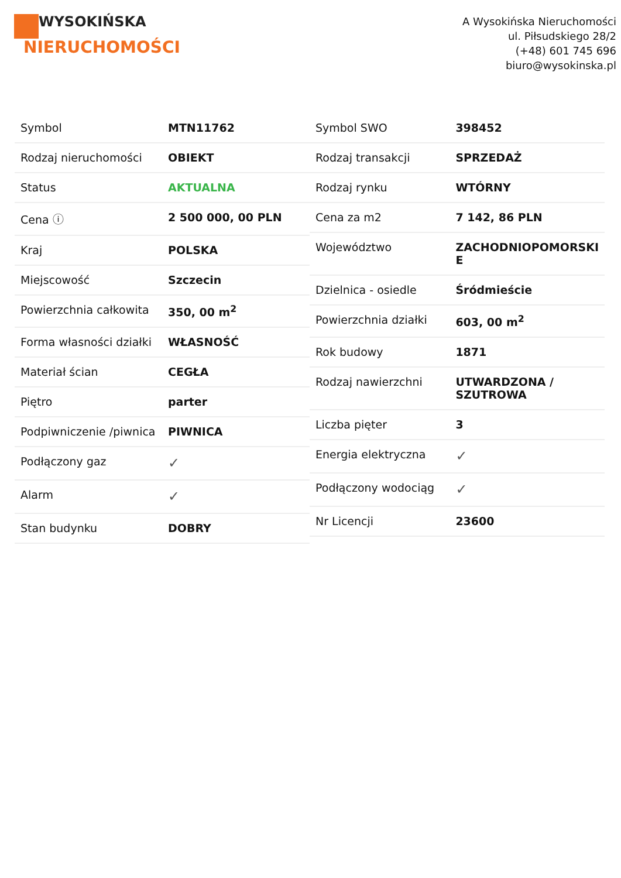WYSOKIŃSKA
NIERUCHOMOŚCI
A Wysokińska Nieruchomości
ul. Piłsudskiego 28/2
(+48) 601 745 696
biuro@wysokinska.pl
| Symbol | MTN11762 |
| Rodzaj nieruchomości | OBIEKT |
| Status | AKTUALNA |
| Cena ⓘ | 2 500 000, 00 PLN |
| Kraj | POLSKA |
| Miejscowość | Szczecin |
| Powierzchnia całkowita | 350, 00 m<sup>2</sup> |
| Forma własności działki | WŁASNOŚĆ |
| Materiał ścian | CEGŁA |
| Piętro | parter |
| Podpiwniczenie /piwnica | PIWNICA |
| Podłączony gaz | ✓ |
| Alarm | ✓ |
| Stan budynku | DOBRY |
| Symbol SWO | 398452 |
| Rodzaj transakcji | SPRZEDAŻ |
| Rodzaj rynku | WTÓRNY |
| Cena za m2 | 7 142, 86 PLN |
| Województwo | ZACHODNIOPOMORSKI E |
| Dzielnica - osiedle | Śródmieście |
| Powierzchnia działki | 603, 00 m<sup>2</sup> |
| Rok budowy | 1871 |
| Rodzaj nawierzchni | UTWARDZONA / SZUTROWA |
| Liczba pięter | 3 |
| Energia elektryczna | ✓ |
| Podłączony wodociąg | ✓ |
| Nr Licencji | 23600 |